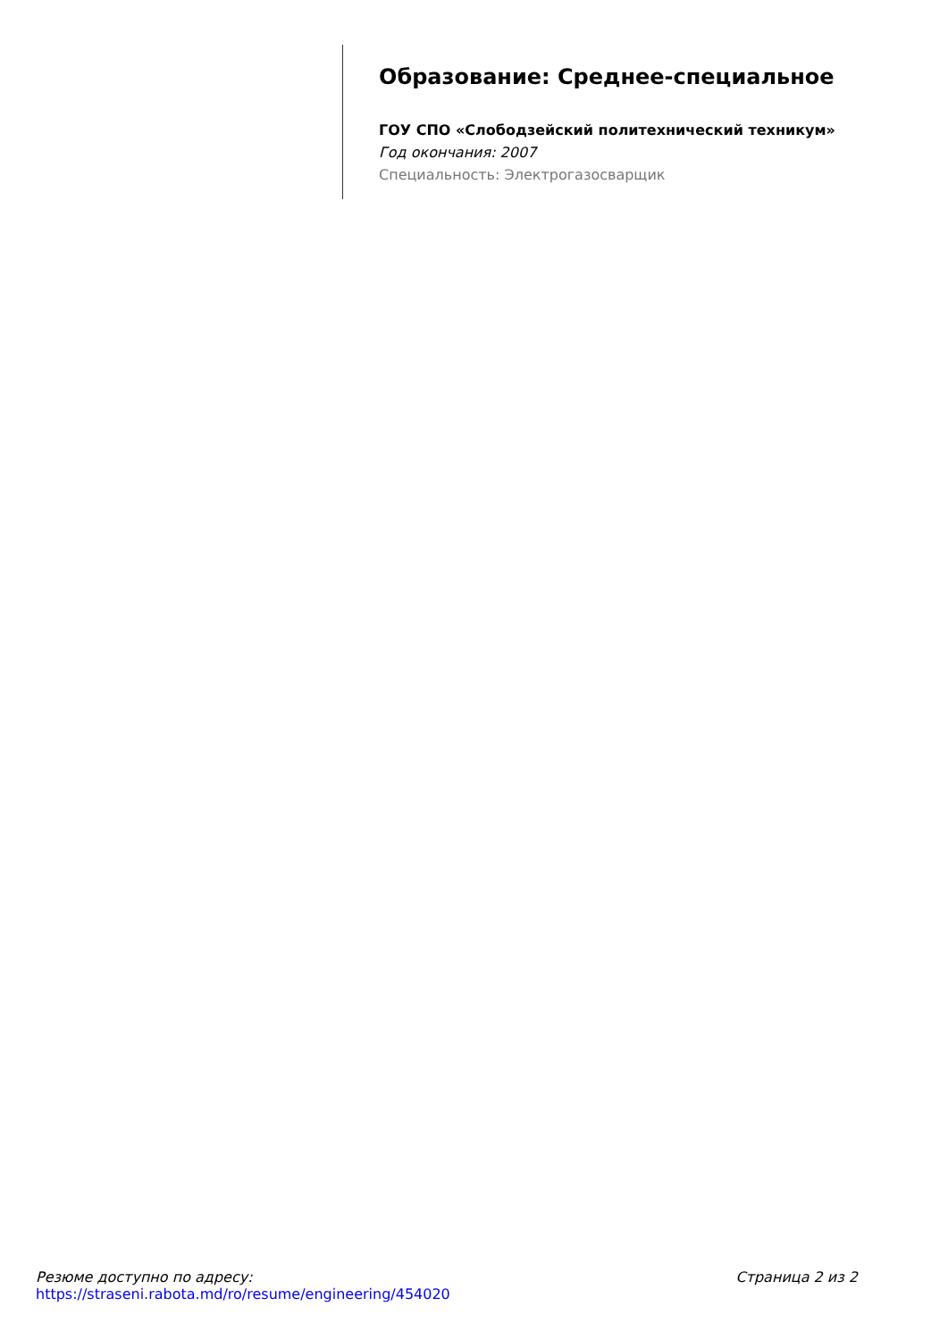Образование: Среднее-специальное
ГОУ СПО «Слободзейский политехнический техникум»
Год окончания: 2007
Специальность: Электрогазосварщик
Резюме доступно по адресу:
https://straseni.rabota.md/ro/resume/engineering/454020
Страница 2 из 2